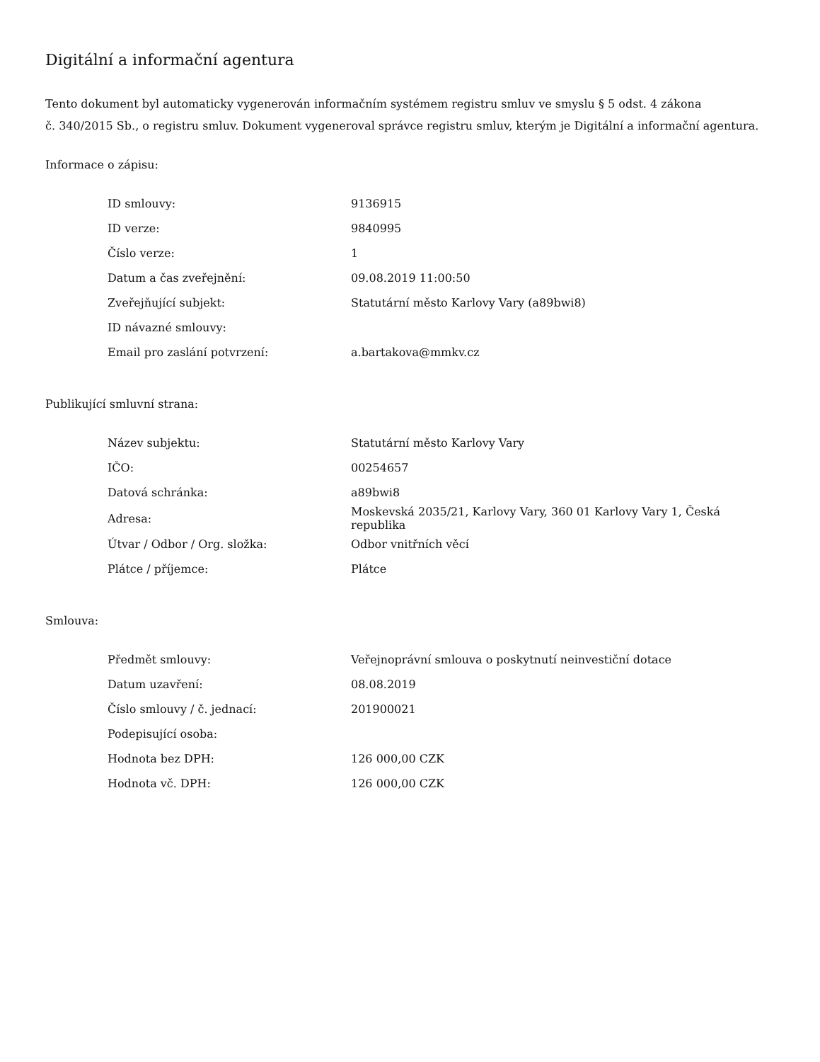Digitální a informační agentura
Tento dokument byl automaticky vygenerován informačním systémem registru smluv ve smyslu § 5 odst. 4 zákona
č. 340/2015 Sb., o registru smluv. Dokument vygeneroval správce registru smluv, kterým je Digitální a informační agentura.
Informace o zápisu:
| ID smlouvy: | 9136915 |
| ID verze: | 9840995 |
| Číslo verze: | 1 |
| Datum a čas zveřejnění: | 09.08.2019 11:00:50 |
| Zveřejňující subjekt: | Statutární město Karlovy Vary (a89bwi8) |
| ID návazné smlouvy: | |
| Email pro zaslání potvrzení: | a.bartakova@mmkv.cz |
Publikující smluvní strana:
| Název subjektu: | Statutární město Karlovy Vary |
| IČO: | 00254657 |
| Datová schránka: | a89bwi8 |
| Adresa: | Moskevská 2035/21, Karlovy Vary, 360 01 Karlovy Vary 1, Česká republika |
| Útvar / Odbor / Org. složka: | Odbor vnitřních věcí |
| Plátce / příjemce: | Plátce |
Smlouva:
| Předmět smlouvy: | Veřejnoprávní smlouva o poskytnutí neinvestiční dotace |
| Datum uzavření: | 08.08.2019 |
| Číslo smlouvy / č. jednací: | 201900021 |
| Podepisující osoba: | |
| Hodnota bez DPH: | 126 000,00 CZK |
| Hodnota vč. DPH: | 126 000,00 CZK |